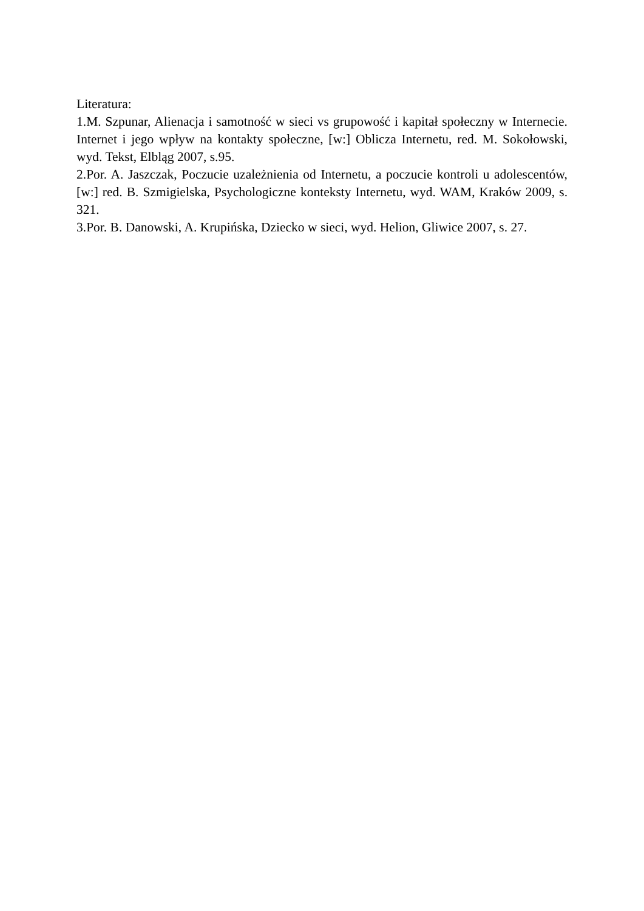Literatura:
1.M. Szpunar, Alienacja i samotność w sieci vs grupowość i kapitał społeczny w Internecie. Internet i jego wpływ na kontakty społeczne, [w:] Oblicza Internetu, red. M. Sokołowski, wyd. Tekst, Elbląg 2007, s.95.
2.Por. A. Jaszczak, Poczucie uzależnienia od Internetu, a poczucie kontroli u adolescentów, [w:] red. B. Szmigielska, Psychologiczne konteksty Internetu, wyd. WAM, Kraków 2009, s. 321.
3.Por. B. Danowski, A. Krupińska, Dziecko w sieci, wyd. Helion, Gliwice 2007, s. 27.